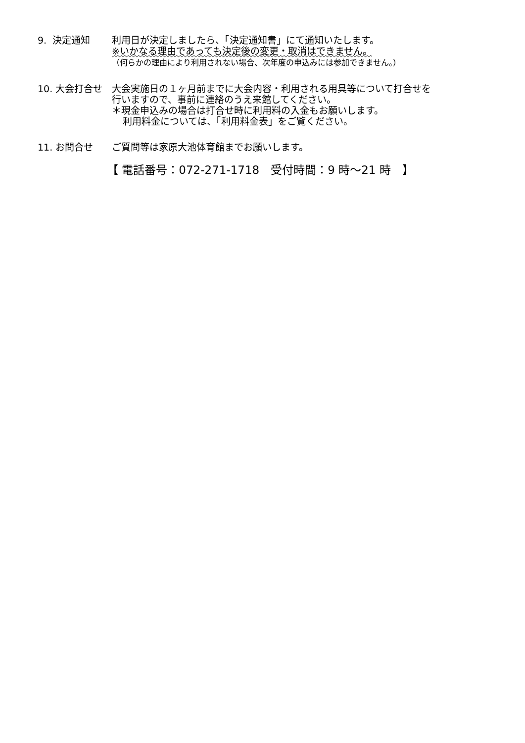9. 決定通知 利用日が決定しましたら、「決定通知書」にて通知いたします。
※いかなる理由であっても決定後の変更・取消はできません。
（何らかの理由により利用されない場合、次年度の申込みには参加できません。）
10. 大会打合せ 大会実施日の１ヶ月前までに大会内容・利用される用具等について打合せを
行いますので、事前に連絡のうえ来館してください。
＊現金申込みの場合は打合せ時に利用料の入金もお願いします。
利用料金については、「利用料金表」をご覧ください。
11. お問合せ ご質問等は家原大池体育館までお願いします。
【 電話番号：072-271-1718　受付時間：9 時～21 時　】